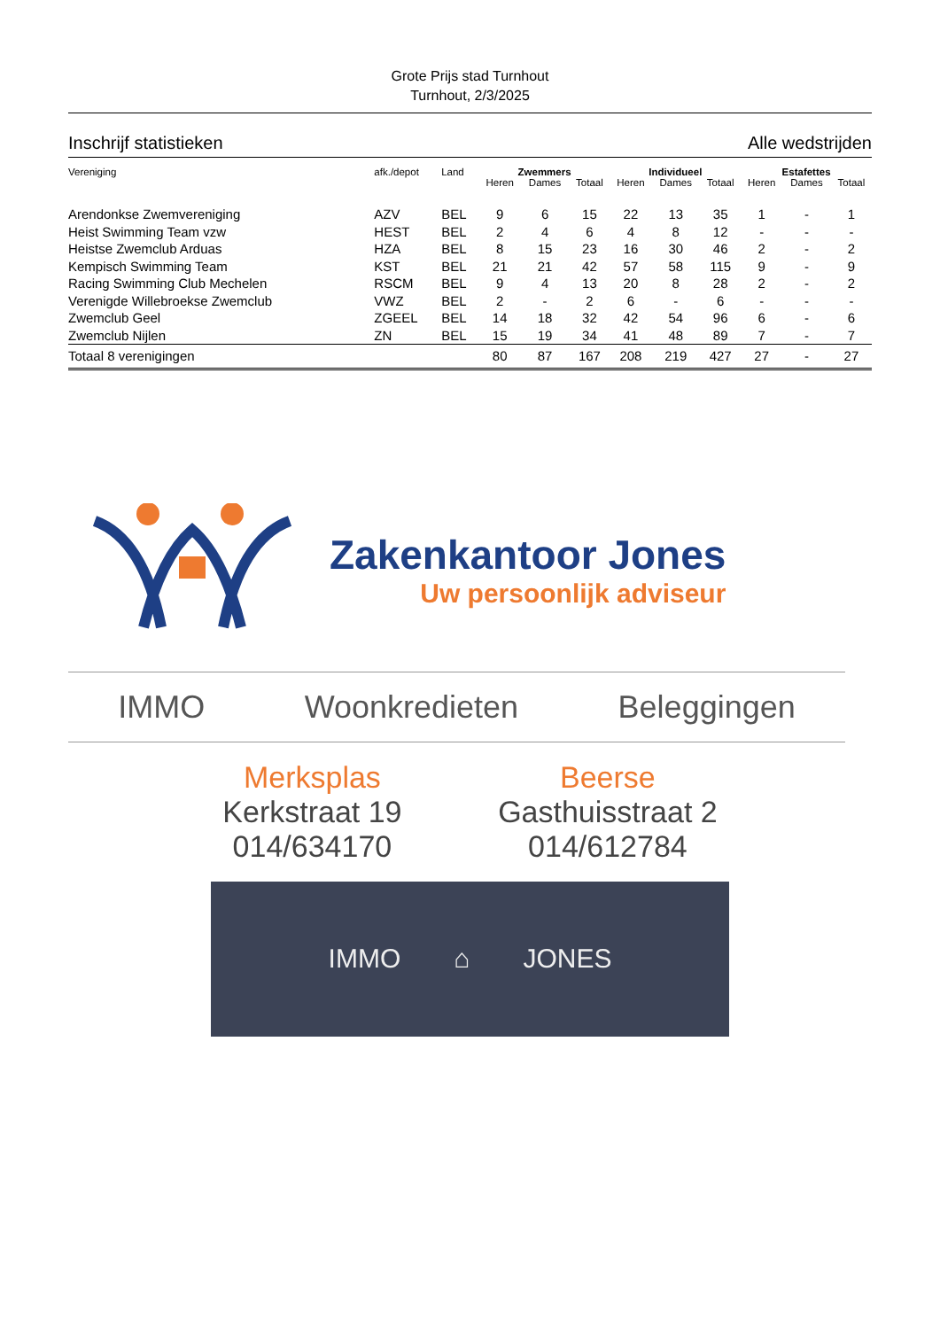Grote Prijs stad Turnhout
Turnhout, 2/3/2025
Inschrijf statistieken Alle wedstrijden
| Vereniging | afk./depot | Land | Zwemmers | | | Individueel | | | Estafettes | | |
| --- | --- | --- | --- | --- | --- | --- | --- | --- | --- | --- | --- |
| | | | Heren | Dames | Totaal | Heren | Dames | Totaal | Heren | Dames | Totaal |
| Arendonkse Zwemvereniging | AZV | BEL | 9 | 6 | 15 | 22 | 13 | 35 | 1 | - | 1 |
| Heist Swimming Team vzw | HEST | BEL | 2 | 4 | 6 | 4 | 8 | 12 | - | - | - |
| Heistse Zwemclub Arduas | HZA | BEL | 8 | 15 | 23 | 16 | 30 | 46 | 2 | - | 2 |
| Kempisch Swimming Team | KST | BEL | 21 | 21 | 42 | 57 | 58 | 115 | 9 | - | 9 |
| Racing Swimming Club Mechelen | RSCM | BEL | 9 | 4 | 13 | 20 | 8 | 28 | 2 | - | 2 |
| Verenigde Willebroekse Zwemclub | VWZ | BEL | 2 | - | 2 | 6 | - | 6 | - | - | - |
| Zwemclub Geel | ZGEEL | BEL | 14 | 18 | 32 | 42 | 54 | 96 | 6 | - | 6 |
| Zwemclub Nijlen | ZN | BEL | 15 | 19 | 34 | 41 | 48 | 89 | 7 | - | 7 |
| Totaal 8 verenigingen | | | 80 | 87 | 167 | 208 | 219 | 427 | 27 | - | 27 |
Zakenkantoor Jones
Uw persoonlijk adviseur
IMMO Woonkredieten Beleggingen
Merksplas
Kerkstraat 19
014/634170
Beerse
Gasthuisstraat 2
014/612784
IMMO ⌂ JONES